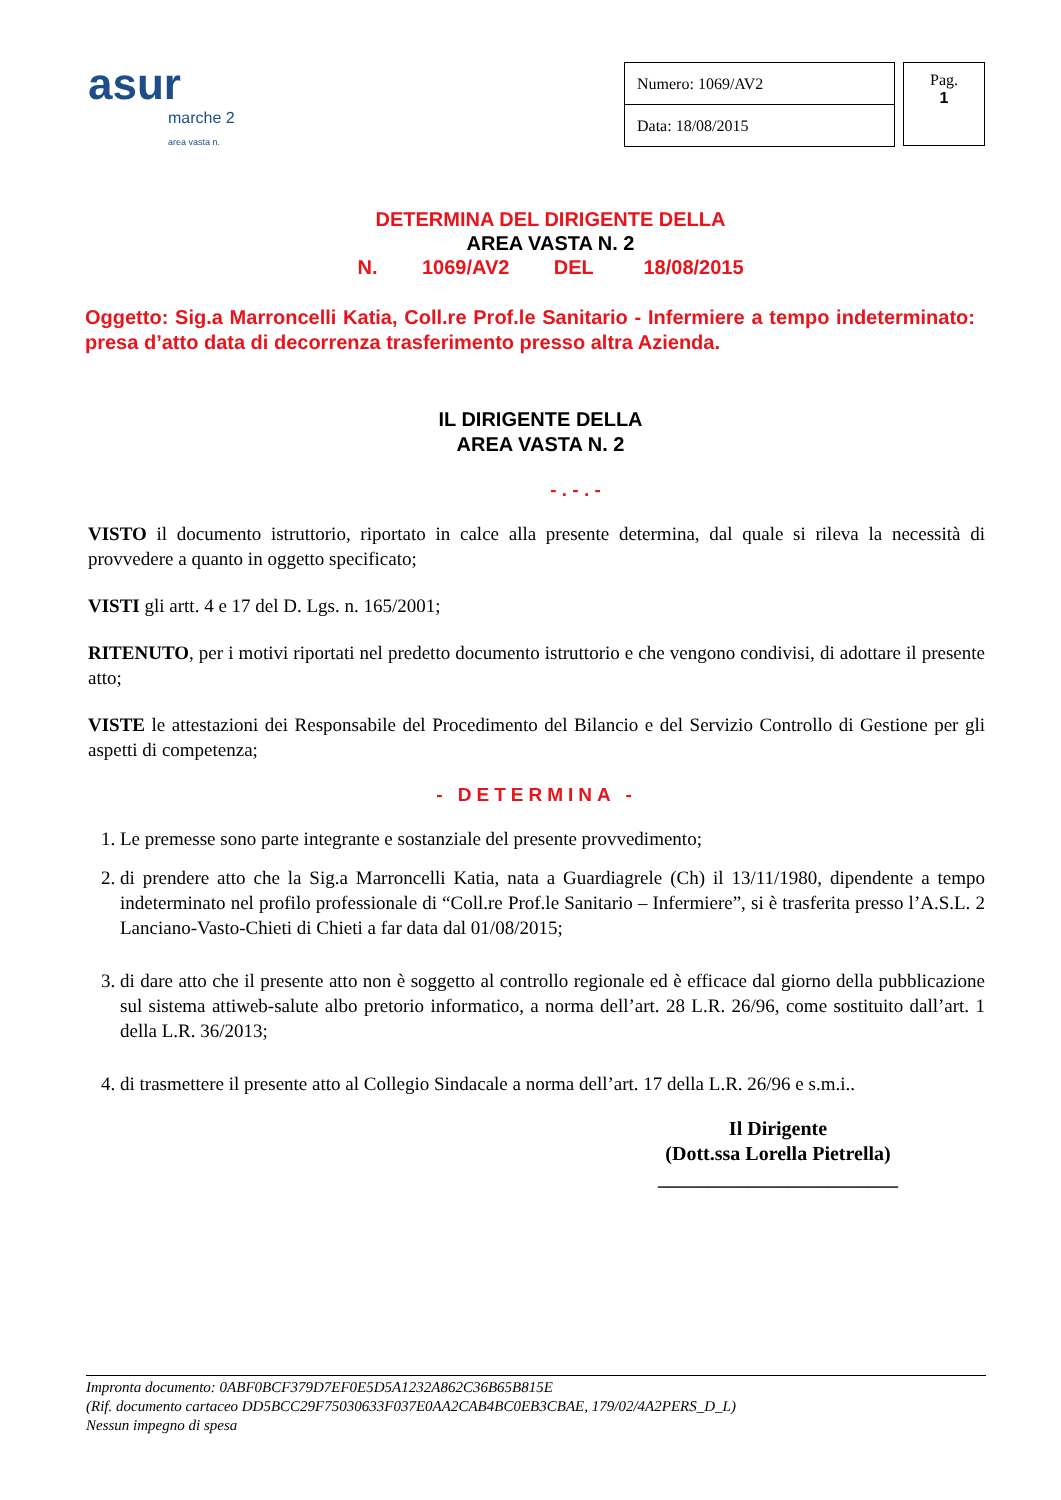asur
marche 2
area vasta n.
| Numero: 1069/AV2 |
| Data: 18/08/2015 |
Pag.
1
DETERMINA DEL DIRIGENTE DELLA
AREA VASTA N. 2
N. 1069/AV2 DEL 18/08/2015
Oggetto: Sig.a Marroncelli Katia, Coll.re Prof.le Sanitario - Infermiere a tempo indeterminato: presa d’atto data di decorrenza trasferimento presso altra Azienda.
IL DIRIGENTE DELLA
AREA VASTA N. 2
- . - . -
VISTO il documento istruttorio, riportato in calce alla presente determina, dal quale si rileva la necessità di provvedere a quanto in oggetto specificato;
VISTI gli artt. 4 e 17 del D. Lgs. n. 165/2001;
RITENUTO, per i motivi riportati nel predetto documento istruttorio e che vengono condivisi, di adottare il presente atto;
VISTE le attestazioni dei Responsabile del Procedimento del Bilancio e del Servizio Controllo di Gestione per gli aspetti di competenza;
- DETERMINA -
1. Le premesse sono parte integrante e sostanziale del presente provvedimento;
2. di prendere atto che la Sig.a Marroncelli Katia, nata a Guardiagrele (Ch) il 13/11/1980, dipendente a tempo indeterminato nel profilo professionale di “Coll.re Prof.le Sanitario – Infermiere”, si è trasferita presso l’A.S.L. 2 Lanciano-Vasto-Chieti di Chieti a far data dal 01/08/2015;
3. di dare atto che il presente atto non è soggetto al controllo regionale ed è efficace dal giorno della pubblicazione sul sistema attiweb-salute albo pretorio informatico, a norma dell’art. 28 L.R. 26/96, come sostituito dall’art. 1 della L.R. 36/2013;
4. di trasmettere il presente atto al Collegio Sindacale a norma dell’art. 17 della L.R. 26/96 e s.m.i..
Il Dirigente
(Dott.ssa Lorella Pietrella)
________________________
Impronta documento: 0ABF0BCF379D7EF0E5D5A1232A862C36B65B815E
(Rif. documento cartaceo DD5BCC29F75030633F037E0AA2CAB4BC0EB3CBAE, 179/02/4A2PERS_D_L)
Nessun impegno di spesa